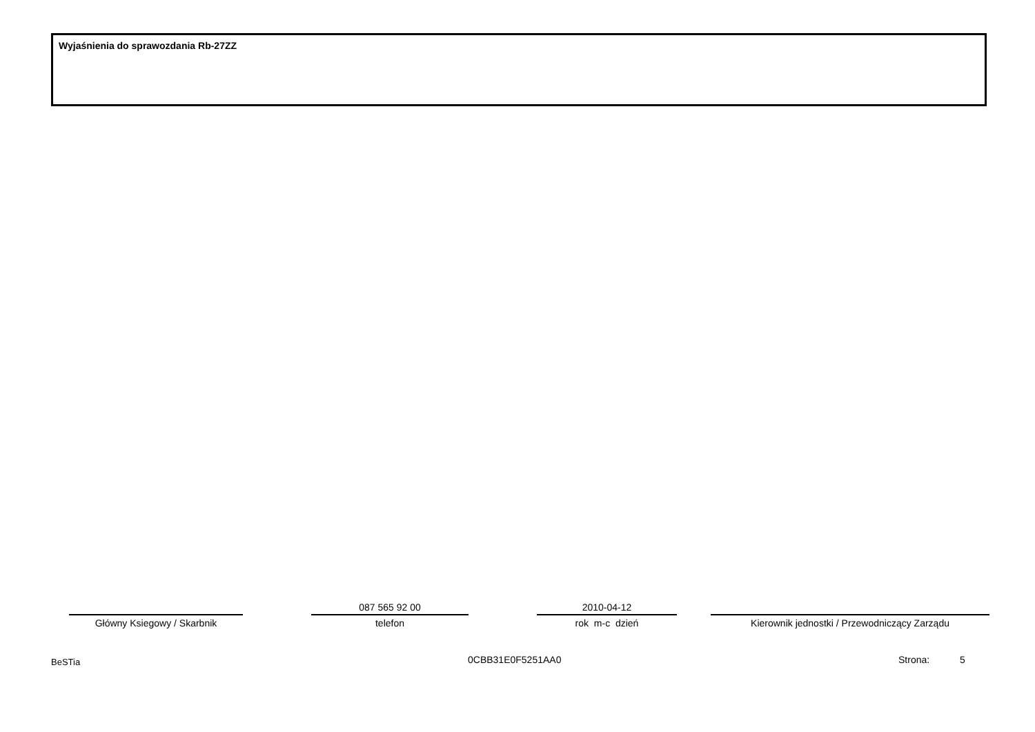Wyjaśnienia do sprawozdania Rb-27ZZ
Główny Ksiegowy / Skarbnik
087 565 92 00
telefon
2010-04-12
rok m-c dzień
Kierownik jednostki / Przewodniczący Zarządu
BeSTia 0CBB31E0F5251AA0 Strona: 5